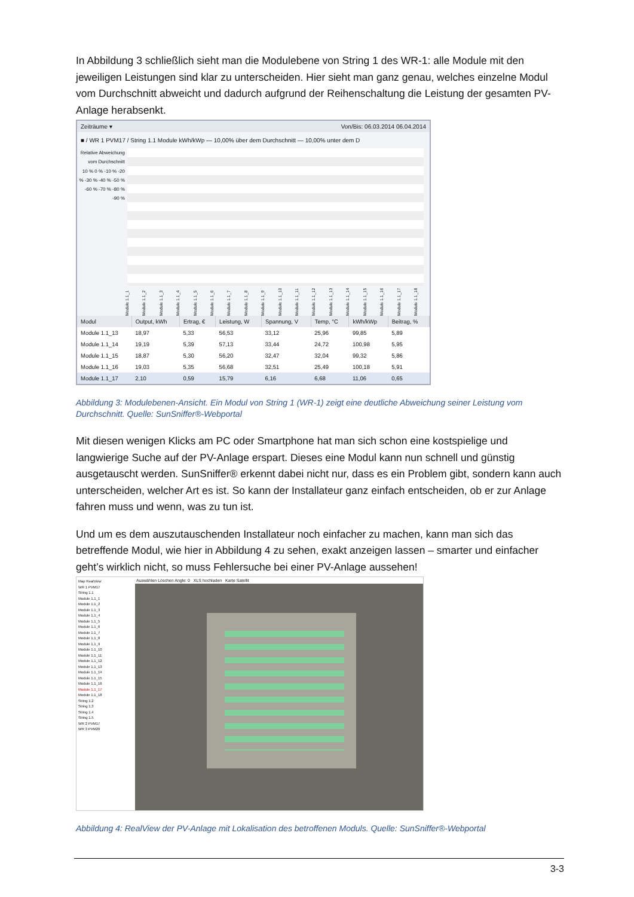In Abbildung 3 schließlich sieht man die Modulebene von String 1 des WR-1: alle Module mit den jeweiligen Leistungen sind klar zu unterscheiden. Hier sieht man ganz genau, welches einzelne Modul vom Durchschnitt abweicht und dadurch aufgrund der Reihenschaltung die Leistung der gesamten PV-Anlage herabsenkt.
Zeiträume ▾ Von/Bis: 06.03.2014 06.04.2014
■ / WR 1 PVM17 / String 1.1 Module kWh/kWp — 10,00% über dem Durchschnitt — 10,00% unter dem D
Relative Abweichung vom Durchschnitt
10 % 0 % -10 % -20 % -30 % -40 % -50 % -60 % -70 % -80 % -90 %
Module 1.1_1 Module 1.1_2 Module 1.1_3 Module 1.1_4 Module 1.1_5 Module 1.1_6 Module 1.1_7 Module 1.1_8 Module 1.1_9 Module 1.1_10 Module 1.1_11 Module 1.1_12 Module 1.1_13 Module 1.1_14 Module 1.1_15 Module 1.1_16 Module 1.1_17 Module 1.1_18
| Modul | Output, kWh | Ertrag, € | Leistung, W | Spannung, V | Temp, °C | kWh/kWp | Beitrag, % |
| --- | --- | --- | --- | --- | --- | --- | --- |
| Module 1.1_13 | 18,97 | 5,33 | 56,53 | 33,12 | 25,96 | 99,85 | 5,89 |
| Module 1.1_14 | 19,19 | 5,39 | 57,13 | 33,44 | 24,72 | 100,98 | 5,95 |
| Module 1.1_15 | 18,87 | 5,30 | 56,20 | 32,47 | 32,04 | 99,32 | 5,86 |
| Module 1.1_16 | 19,03 | 5,35 | 56,68 | 32,51 | 25,49 | 100,18 | 5,91 |
| Module 1.1_17 | 2,10 | 0,59 | 15,79 | 6,16 | 6,68 | 11,06 | 0,65 |
Abbildung 3: Modulebenen-Ansicht. Ein Modul von String 1 (WR-1) zeigt eine deutliche Abweichung seiner Leistung vom Durchschnitt. Quelle: SunSniffer®-Webportal
Mit diesen wenigen Klicks am PC oder Smartphone hat man sich schon eine kostspielige und langwierige Suche auf der PV-Anlage erspart. Dieses eine Modul kann nun schnell und günstig ausgetauscht werden. SunSniffer® erkennt dabei nicht nur, dass es ein Problem gibt, sondern kann auch unterscheiden, welcher Art es ist. So kann der Installateur ganz einfach entscheiden, ob er zur Anlage fahren muss und wenn, was zu tun ist.
Und um es dem auszutauschenden Installateur noch einfacher zu machen, kann man sich das betreffende Modul, wie hier in Abbildung 4 zu sehen, exakt anzeigen lassen – smarter und einfacher geht’s wirklich nicht, so muss Fehlersuche bei einer PV-Anlage aussehen!
Map RealView
WR 1 PVM17
String 1.1
Module 1.1_1
Module 1.1_2
Module 1.1_3
Module 1.1_4
Module 1.1_5
Module 1.1_6
Module 1.1_7
Module 1.1_8
Module 1.1_9
Module 1.1_10
Module 1.1_11
Module 1.1_12
Module 1.1_13
Module 1.1_14
Module 1.1_15
Module 1.1_16
Module 1.1_17
Module 1.1_18
String 1.2
String 1.3
String 1.4
String 1.5
WR 2 PVM17
WR 3 PVM20
Auswählen Löschen Angle: 0 XLS hochladen Karte Satellit
Abbildung 4: RealView der PV-Anlage mit Lokalisation des betroffenen Moduls. Quelle: SunSniffer®-Webportal
3-3